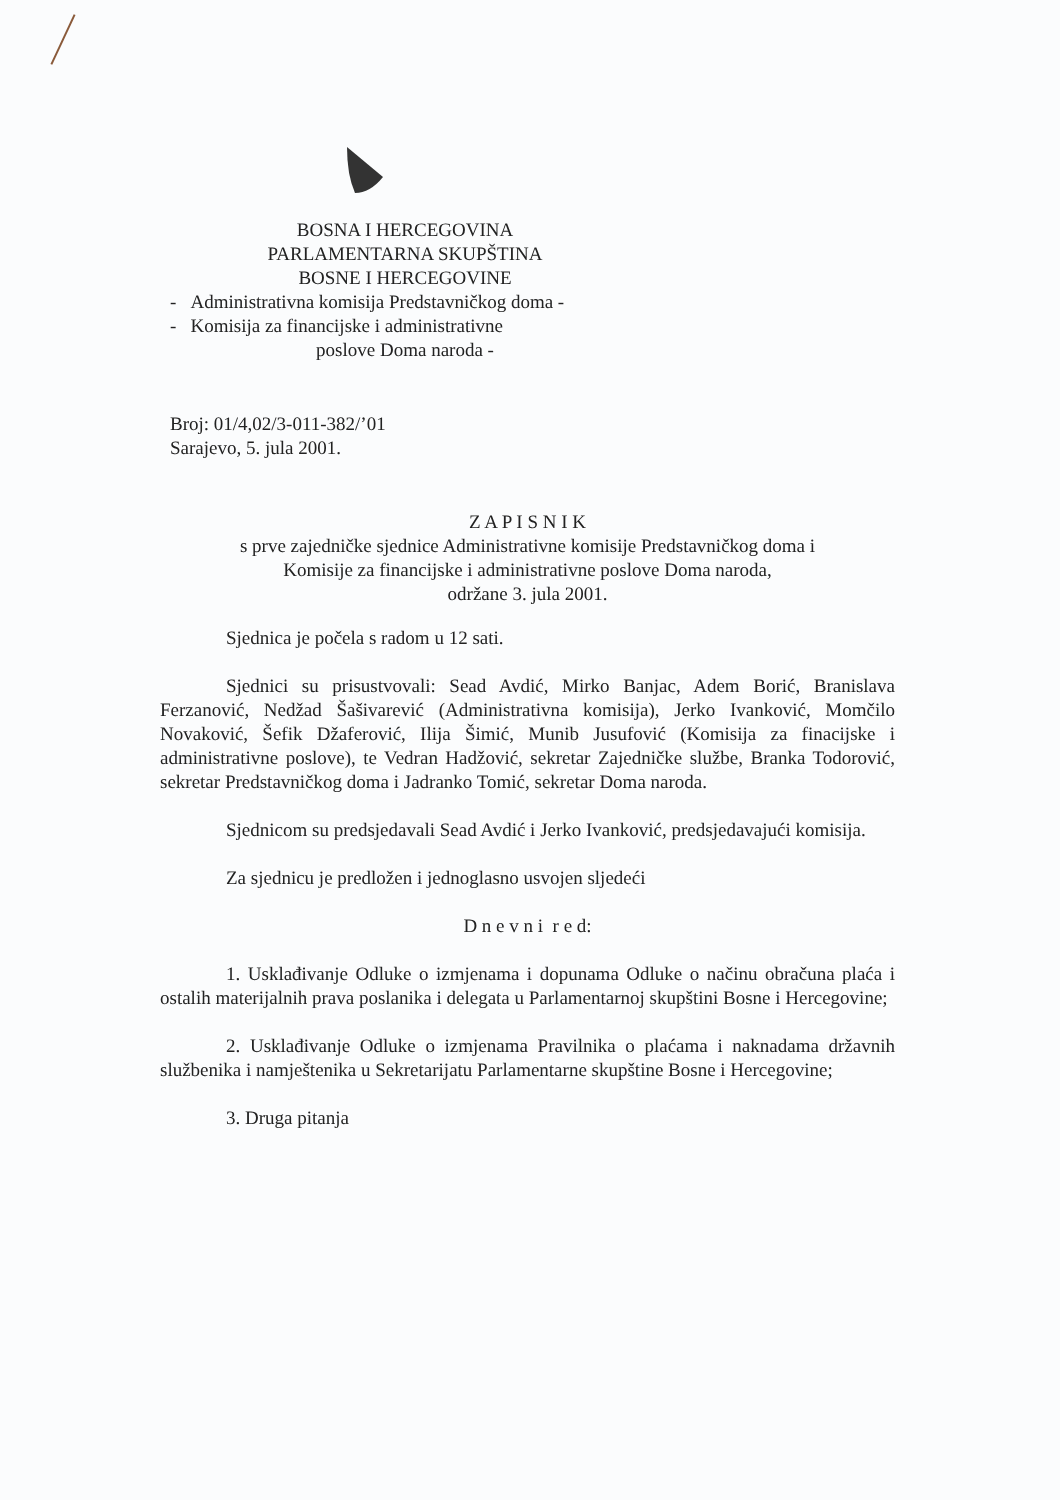BOSNA I HERCEGOVINA
PARLAMENTARNA SKUPŠTINA
BOSNE I HERCEGOVINE
- Administrativna komisija Predstavničkog doma -
- Komisija za financijske i administrativne
poslove Doma naroda -
Broj: 01/4,02/3-011-382/’01
Sarajevo, 5. jula 2001.
Z A P I S N I K
s prve zajedničke sjednice Administrativne komisije Predstavničkog doma i
Komisije za financijske i administrativne poslove Doma naroda,
održane 3. jula 2001.
Sjednica je počela s radom u 12 sati.
Sjednici su prisustvovali: Sead Avdić, Mirko Banjac, Adem Borić, Branislava Ferzanović, Nedžad Šašivarević (Administrativna komisija), Jerko Ivanković, Momčilo Novaković, Šefik Džaferović, Ilija Šimić, Munib Jusufović (Komisija za finacijske i administrativne poslove), te Vedran Hadžović, sekretar Zajedničke službe, Branka Todorović, sekretar Predstavničkog doma i Jadranko Tomić, sekretar Doma naroda.
Sjednicom su predsjedavali Sead Avdić i Jerko Ivanković, predsjedavajući komisija.
Za sjednicu je predložen i jednoglasno usvojen sljedeći
D n e v n i r e d:
1. Usklađivanje Odluke o izmjenama i dopunama Odluke o načinu obračuna plaća i ostalih materijalnih prava poslanika i delegata u Parlamentarnoj skupštini Bosne i Hercegovine;
2. Usklađivanje Odluke o izmjenama Pravilnika o plaćama i naknadama državnih službenika i namještenika u Sekretarijatu Parlamentarne skupštine Bosne i Hercegovine;
3. Druga pitanja